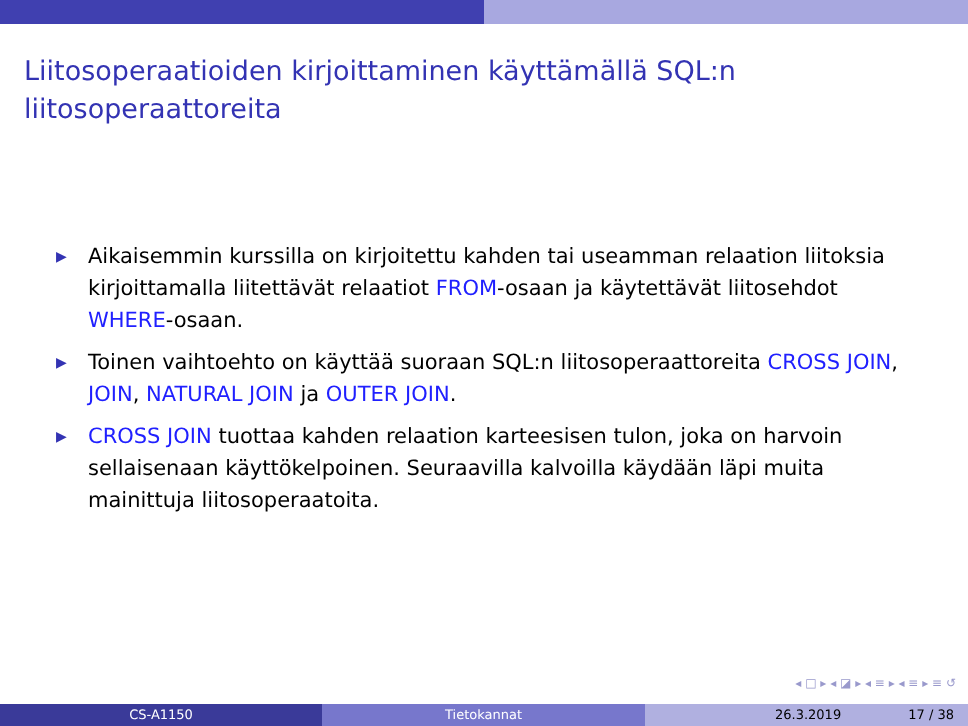Liitosoperaatioiden kirjoittaminen käyttämällä SQL:n liitosoperaattoreita
▶ Aikaisemmin kurssilla on kirjoitettu kahden tai useamman relaation liitoksia kirjoittamalla liitettävät relaatiot FROM-osaan ja käytettävät liitosehdot WHERE-osaan.
▶ Toinen vaihtoehto on käyttää suoraan SQL:n liitosoperaattoreita CROSS JOIN, JOIN, NATURAL JOIN ja OUTER JOIN.
▶ CROSS JOIN tuottaa kahden relaation karteesisen tulon, joka on harvoin sellaisenaan käyttökelpoinen. Seuraavilla kalvoilla käydään läpi muita mainittuja liitosoperaatoita.
◂ □ ▸ ◂ ◪ ▸ ◂ ≡ ▸ ◂ ≡ ▸ ≡ ↺
CS-A1150 Tietokannat 26.3.2019 17 / 38